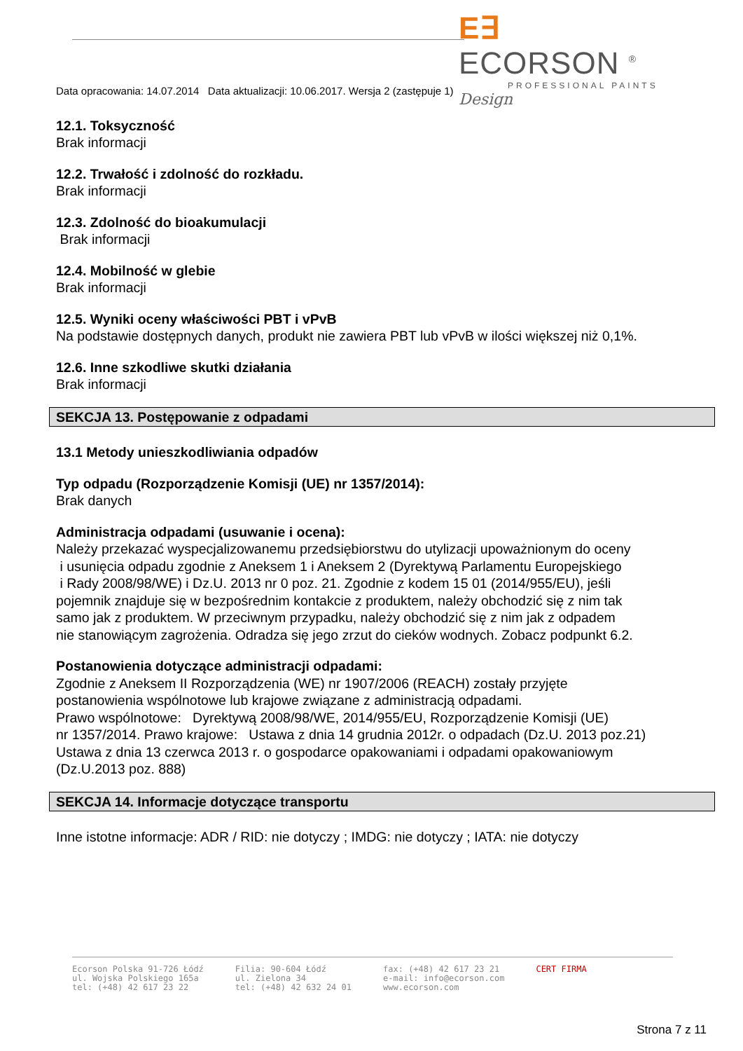E∃ ECORSON <sup>®</sup>
PROFESSIONAL PAINTS
Design
Data opracowania: 14.07.2014 Data aktualizacji: 10.06.2017. Wersja 2 (zastępuje 1)
12.1. Toksyczność
Brak informacji
12.2. Trwałość i zdolność do rozkładu.
Brak informacji
12.3. Zdolność do bioakumulacji
Brak informacji
12.4. Mobilność w glebie
Brak informacji
12.5. Wyniki oceny właściwości PBT i vPvB
Na podstawie dostępnych danych, produkt nie zawiera PBT lub vPvB w ilości większej niż 0,1%.
12.6. Inne szkodliwe skutki działania
Brak informacji
SEKCJA 13. Postępowanie z odpadami
13.1 Metody unieszkodliwiania odpadów
Typ odpadu (Rozporządzenie Komisji (UE) nr 1357/2014):
Brak danych
Administracja odpadami (usuwanie i ocena):
Należy przekazać wyspecjalizowanemu przedsiębiorstwu do utylizacji upoważnionym do oceny
i usunięcia odpadu zgodnie z Aneksem 1 i Aneksem 2 (Dyrektywą Parlamentu Europejskiego
i Rady 2008/98/WE) i Dz.U. 2013 nr 0 poz. 21. Zgodnie z kodem 15 01 (2014/955/EU), jeśli
pojemnik znajduje się w bezpośrednim kontakcie z produktem, należy obchodzić się z nim tak
samo jak z produktem. W przeciwnym przypadku, należy obchodzić się z nim jak z odpadem
nie stanowiącym zagrożenia. Odradza się jego zrzut do cieków wodnych. Zobacz podpunkt 6.2.
Postanowienia dotyczące administracji odpadami:
Zgodnie z Aneksem II Rozporządzenia (WE) nr 1907/2006 (REACH) zostały przyjęte
postanowienia wspólnotowe lub krajowe związane z administracją odpadami.
Prawo wspólnotowe: Dyrektywą 2008/98/WE, 2014/955/EU, Rozporządzenie Komisji (UE)
nr 1357/2014. Prawo krajowe: Ustawa z dnia 14 grudnia 2012r. o odpadach (Dz.U. 2013 poz.21)
Ustawa z dnia 13 czerwca 2013 r. o gospodarce opakowaniami i odpadami opakowaniowym
(Dz.U.2013 poz. 888)
SEKCJA 14. Informacje dotyczące transportu
Inne istotne informacje: ADR / RID: nie dotyczy ; IMDG: nie dotyczy ; IATA: nie dotyczy
Ecorson Polska 91-726 Łódź
ul. Wojska Polskiego 165a
tel: (+48) 42 617 23 22
Filia: 90-604 Łódź
ul. Zielona 34
tel: (+48) 42 632 24 01
fax: (+48) 42 617 23 21
e-mail: info@ecorson.com
www.ecorson.com
CERT FIRMA
Strona 7 z 11